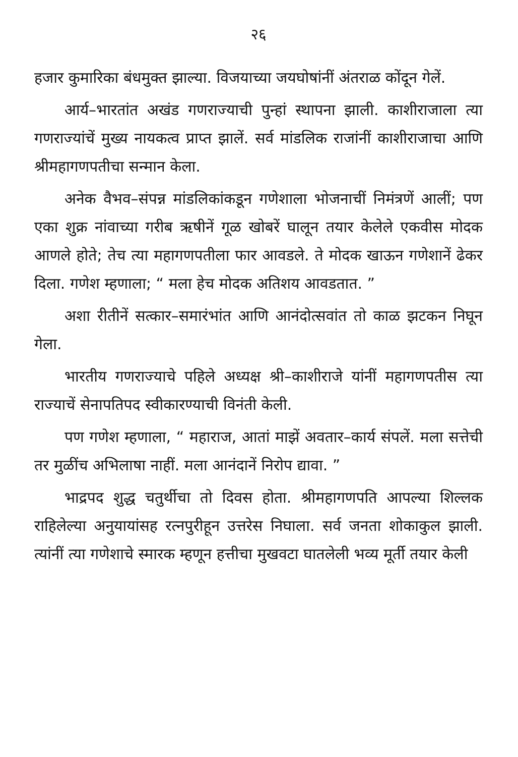२६
हजार कुमारिका बंधमुक्त झाल्या. विजयाच्या जयघोषांनीं अंतराळ कोंदून गेलें.
आर्य–भारतांत अखंड गणराज्याची पुन्हां स्थापना झाली. काशीराजाला त्या गणराज्यांचें मुख्य नायकत्व प्राप्त झालें. सर्व मांडलिक राजांनीं काशीराजाचा आणि श्रीमहागणपतीचा सन्मान केला.
अनेक वैभव–संपन्न मांडलिकांकडून गणेशाला भोजनाचीं निमंत्रणें आलीं; पण एका शुक्र नांवाच्या गरीब ऋषीनें गूळ खोबरें घालून तयार केलेले एकवीस मोदक आणले होते; तेच त्या महागणपतीला फार आवडले. ते मोदक खाऊन गणेशानें ढेकर दिला. गणेश म्हणाला; “ मला हेच मोदक अतिशय आवडतात. ”
अशा रीतीनें सत्कार–समारंभांत आणि आनंदोत्सवांत तो काळ झटकन निघून गेला.
भारतीय गणराज्याचे पहिले अध्यक्ष श्री–काशीराजे यांनीं महागणपतीस त्या राज्याचें सेनापतिपद स्वीकारण्याची विनंती केली.
पण गणेश म्हणाला, “ महाराज, आतां माझें अवतार–कार्य संपलें. मला सत्तेची तर मुळींच अभिलाषा नाहीं. मला आनंदानें निरोप द्यावा. ”
भाद्रपद शुद्ध चतुर्थीचा तो दिवस होता. श्रीमहागणपति आपल्या शिल्लक राहिलेल्या अनुयायांसह रत्नपुरीहून उत्तरेस निघाला. सर्व जनता शोकाकुल झाली. त्यांनीं त्या गणेशाचे स्मारक म्हणून हत्तीचा मुखवटा घातलेली भव्य मूर्ती तयार केली